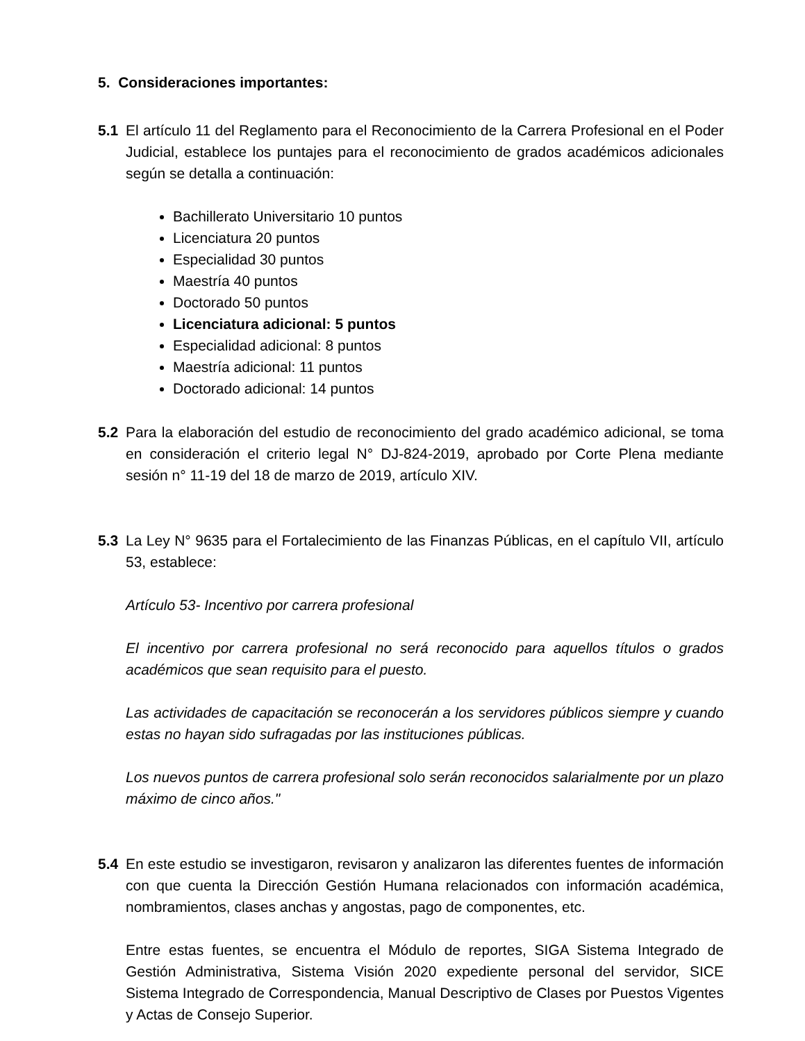5. Consideraciones importantes:
5.1 El artículo 11 del Reglamento para el Reconocimiento de la Carrera Profesional en el Poder Judicial, establece los puntajes para el reconocimiento de grados académicos adicionales según se detalla a continuación:
Bachillerato Universitario 10 puntos
Licenciatura 20 puntos
Especialidad 30 puntos
Maestría 40 puntos
Doctorado 50 puntos
Licenciatura adicional: 5 puntos
Especialidad adicional: 8 puntos
Maestría adicional: 11 puntos
Doctorado adicional: 14 puntos
5.2 Para la elaboración del estudio de reconocimiento del grado académico adicional, se toma en consideración el criterio legal N° DJ-824-2019, aprobado por Corte Plena mediante sesión n° 11-19 del 18 de marzo de 2019, artículo XIV.
5.3 La Ley N° 9635 para el Fortalecimiento de las Finanzas Públicas, en el capítulo VII, artículo 53, establece:
Artículo 53- Incentivo por carrera profesional
El incentivo por carrera profesional no será reconocido para aquellos títulos o grados académicos que sean requisito para el puesto.
Las actividades de capacitación se reconocerán a los servidores públicos siempre y cuando estas no hayan sido sufragadas por las instituciones públicas.
Los nuevos puntos de carrera profesional solo serán reconocidos salarialmente por un plazo máximo de cinco años."
5.4 En este estudio se investigaron, revisaron y analizaron las diferentes fuentes de información con que cuenta la Dirección Gestión Humana relacionados con información académica, nombramientos, clases anchas y angostas, pago de componentes, etc.
Entre estas fuentes, se encuentra el Módulo de reportes, SIGA Sistema Integrado de Gestión Administrativa, Sistema Visión 2020 expediente personal del servidor, SICE Sistema Integrado de Correspondencia, Manual Descriptivo de Clases por Puestos Vigentes y Actas de Consejo Superior.